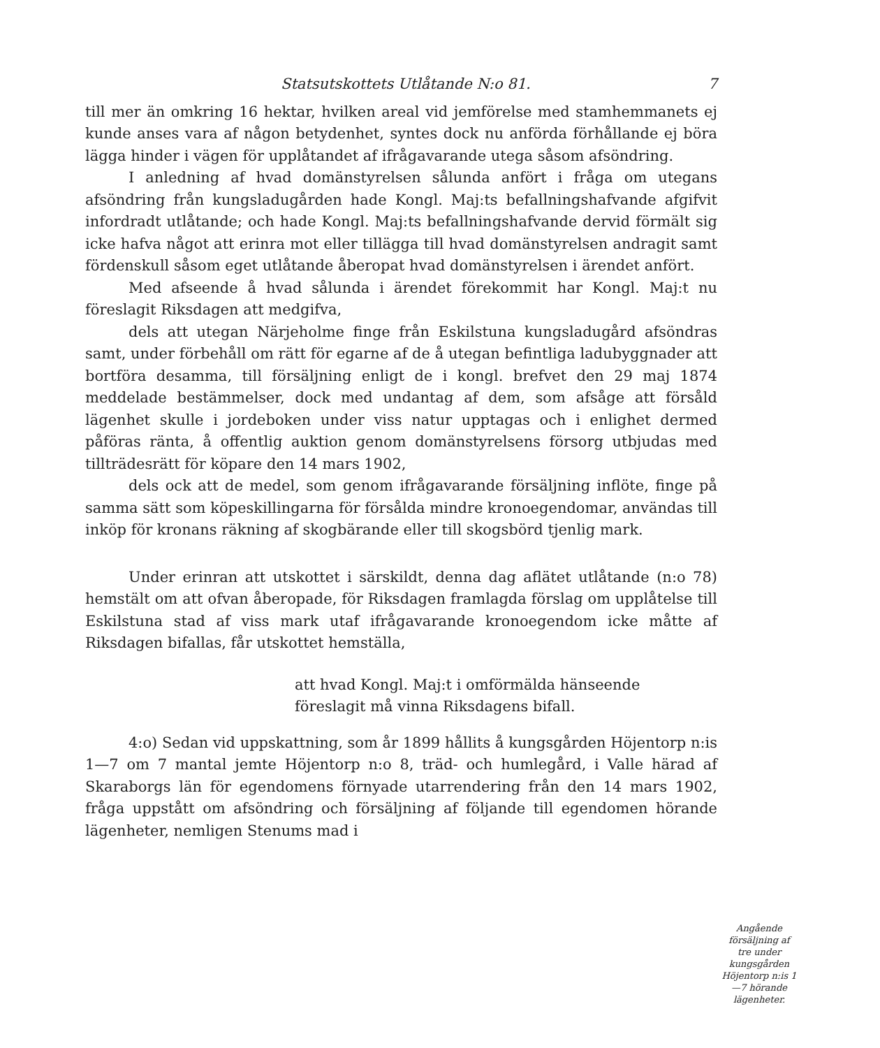Statsutskottets Utlåtande N:o 81. 7
till mer än omkring 16 hektar, hvilken areal vid jemförelse med stamhemmanets ej kunde anses vara af någon betydenhet, syntes dock nu anförda förhållande ej böra lägga hinder i vägen för upplåtandet af ifrågavarande utega såsom afsöndring.
I anledning af hvad domänstyrelsen sålunda anfört i fråga om utegans afsöndring från kungsladugården hade Kongl. Maj:ts befallningshafvande afgifvit infordradt utlåtande; och hade Kongl. Maj:ts befallningshafvande dervid förmält sig icke hafva något att erinra mot eller tillägga till hvad domänstyrelsen andragit samt fördenskull såsom eget utlåtande åberopat hvad domänstyrelsen i ärendet anfört.
Med afseende å hvad sålunda i ärendet förekommit har Kongl. Maj:t nu föreslagit Riksdagen att medgifva,
dels att utegan Närjeholme finge från Eskilstuna kungsladugård afsöndras samt, under förbehåll om rätt för egarne af de å utegan befintliga ladubyggnader att bortföra desamma, till försäljning enligt de i kongl. brefvet den 29 maj 1874 meddelade bestämmelser, dock med undantag af dem, som afsåge att försåld lägenhet skulle i jordeboken under viss natur upptagas och i enlighet dermed påföras ränta, å offentlig auktion genom domänstyrelsens försorg utbjudas med tillträdesrätt för köpare den 14 mars 1902,
dels ock att de medel, som genom ifrågavarande försäljning inflöte, finge på samma sätt som köpeskillingarna för försålda mindre kronoegendomar, användas till inköp för kronans räkning af skogbärande eller till skogsbörd tjenlig mark.
Under erinran att utskottet i särskildt, denna dag aflätet utlåtande (n:o 78) hemstält om att ofvan åberopade, för Riksdagen framlagda förslag om upplåtelse till Eskilstuna stad af viss mark utaf ifrågavarande kronoegendom icke måtte af Riksdagen bifallas, får utskottet hemställa,
att hvad Kongl. Maj:t i omförmälda hänseende
föreslagit må vinna Riksdagens bifall.
Angående försäljning af tre under kungsgården Höjentorp n:is 1—7 hörande lägenheter.
4:o) Sedan vid uppskattning, som år 1899 hållits å kungsgården Höjentorp n:is 1—7 om 7 mantal jemte Höjentorp n:o 8, träd- och humlegård, i Valle härad af Skaraborgs län för egendomens förnyade utarrendering från den 14 mars 1902, fråga uppstått om afsöndring och försäljning af följande till egendomen hörande lägenheter, nemligen Stenums mad i